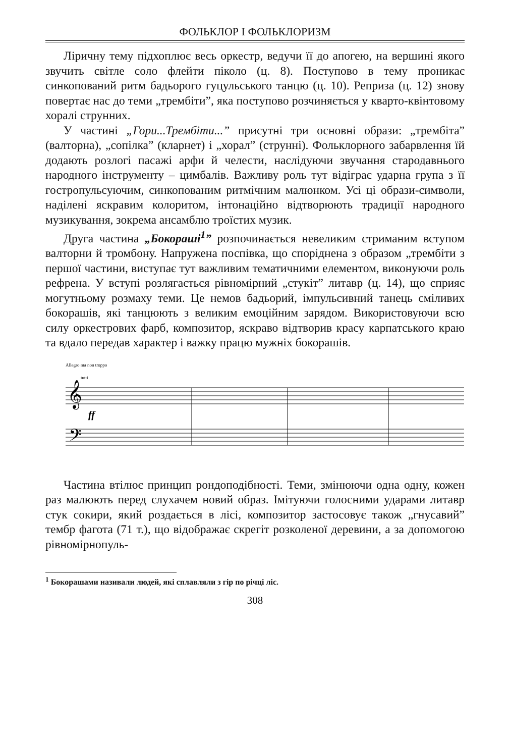ФОЛЬКЛОР І ФОЛЬКЛОРИЗМ
Ліричну тему підхоплює весь оркестр, ведучи її до апогею, на вершині якого звучить світле соло флейти піколо (ц. 8). Поступово в тему проникає синкопований ритм бадьорого гуцульського танцю (ц. 10). Реприза (ц. 12) знову повертає нас до теми „трембіти”, яка поступово розчиняється у кварто-квінтовому хоралі струнних.
У частині „Гори...Трембіти...” присутні три основні образи: „трембіта” (валторна), „сопілка” (кларнет) і „хорал” (струнні). Фольклорного забарвлення їй додають розлогі пасажі арфи й челести, наслідуючи звучання стародавнього народного інструменту – цимбалів. Важливу роль тут відіграє ударна група з її гостропульсуючим, синкопованим ритмічним малюнком. Усі ці образи-символи, наділені яскравим колоритом, інтонаційно відтворюють традиції народного музикування, зокрема ансамблю троїстих музик.
Друга частина „Бокораші<sup>1</sup>” розпочинається невеликим стриманим вступом валторни й тромбону. Напружена поспівка, що споріднена з образом „трембіти з першої частини, виступає тут важливим тематичними елементом, виконуючи роль рефрена. У вступі розлягається рівномірний „стукіт” литавр (ц. 14), що сприяє могутньому розмаху теми. Це немов бадьорий, імпульсивний танець сміливих бокорашів, які танцюють з великим емоційним зарядом. Використовуючи всю силу оркестрових фарб, композитор, яскраво відтворив красу карпатського краю та вдало передав характер і важку працю мужніх бокорашів.
Allegro ma non troppo
tutti
𝄞
𝄢
ff
Частина втілює принцип рондоподібності. Теми, змінюючи одна одну, кожен раз малюють перед слухачем новий образ. Імітуючи голосними ударами литавр стук сокири, який роздається в лісі, композитор застосовує також „гнусавий” тембр фагота (71 т.), що відображає скрегіт розколеної деревини, а за допомогою рівномірнопуль-
<sup>1</sup> Бокорашами називали людей, які сплавляли з гір по річці ліс.
308